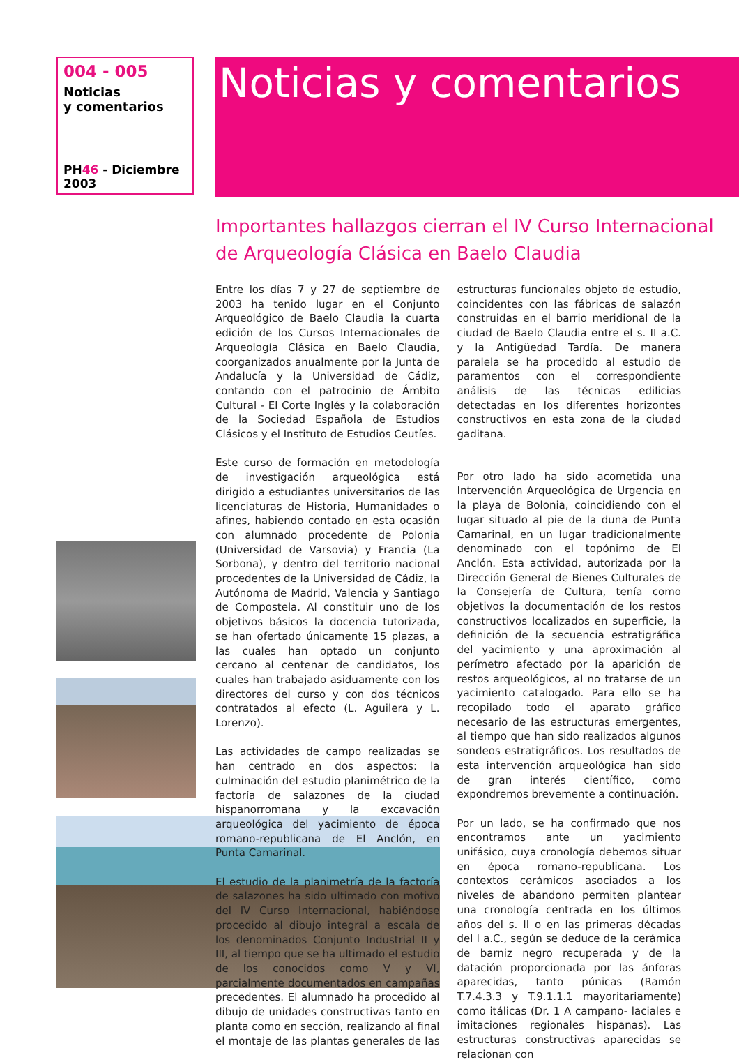004 - 005
Noticias
y comentarios
PH46 - Diciembre 2003
Noticias y comentarios
Importantes hallazgos cierran el IV Curso Internacional de Arqueología Clásica en Baelo Claudia
Entre los días 7 y 27 de septiembre de 2003 ha tenido lugar en el Conjunto Arqueológico de Baelo Claudia la cuarta edición de los Cursos Internacionales de Arqueología Clásica en Baelo Claudia, coorganizados anualmente por la Junta de Andalucía y la Universidad de Cádiz, contando con el patrocinio de Ámbito Cultural - El Corte Inglés y la colaboración de la Sociedad Española de Estudios Clásicos y el Instituto de Estudios Ceutíes.
Este curso de formación en metodología de investigación arqueológica está dirigido a estudiantes universitarios de las licenciaturas de Historia, Humanidades o afines, habiendo contado en esta ocasión con alumnado procedente de Polonia (Universidad de Varsovia) y Francia (La Sorbona), y dentro del territorio nacional procedentes de la Universidad de Cádiz, la Autónoma de Madrid, Valencia y Santiago de Compostela. Al constituir uno de los objetivos básicos la docencia tutorizada, se han ofertado únicamente 15 plazas, a las cuales han optado un conjunto cercano al centenar de candidatos, los cuales han trabajado asiduamente con los directores del curso y con dos técnicos contratados al efecto (L. Aguilera y L. Lorenzo).
Las actividades de campo realizadas se han centrado en dos aspectos: la culminación del estudio planimétrico de la factoría de salazones de la ciudad hispanorromana y la excavación arqueológica del yacimiento de época romano-republicana de El Anclón, en Punta Camarinal.
El estudio de la planimetría de la factoría de salazones ha sido ultimado con motivo del IV Curso Internacional, habiéndose procedido al dibujo integral a escala de los denominados Conjunto Industrial II y III, al tiempo que se ha ultimado el estudio de los conocidos como V y VI, parcialmente documentados en campañas precedentes. El alumnado ha procedido al dibujo de unidades constructivas tanto en planta como en sección, realizando al final el montaje de las plantas generales de las estructuras funcionales objeto de estudio, coincidentes con las fábricas de salazón construidas en el barrio meridional de la ciudad de Baelo Claudia entre el s. II a.C. y la Antigüedad Tardía. De manera paralela se ha procedido al estudio de paramentos con el correspondiente análisis de las técnicas edilicias detectadas en los diferentes horizontes constructivos en esta zona de la ciudad gaditana.
Por otro lado ha sido acometida una Intervención Arqueológica de Urgencia en la playa de Bolonia, coincidiendo con el lugar situado al pie de la duna de Punta Camarinal, en un lugar tradicionalmente denominado con el topónimo de El Anclón. Esta actividad, autorizada por la Dirección General de Bienes Culturales de la Consejería de Cultura, tenía como objetivos la documentación de los restos constructivos localizados en superficie, la definición de la secuencia estratigráfica del yacimiento y una aproximación al perímetro afectado por la aparición de restos arqueológicos, al no tratarse de un yacimiento catalogado. Para ello se ha recopilado todo el aparato gráfico necesario de las estructuras emergentes, al tiempo que han sido realizados algunos sondeos estratigráficos. Los resultados de esta intervención arqueológica han sido de gran interés científico, como expondremos brevemente a continuación.
Por un lado, se ha confirmado que nos encontramos ante un yacimiento unifásico, cuya cronología debemos situar en época romano-republicana. Los contextos cerámicos asociados a los niveles de abandono permiten plantear una cronología centrada en los últimos años del s. II o en las primeras décadas del I a.C., según se deduce de la cerámica de barniz negro recuperada y de la datación proporcionada por las ánforas aparecidas, tanto púnicas (Ramón T.7.4.3.3 y T.9.1.1.1 mayoritariamente) como itálicas (Dr. 1 A campano- laciales e imitaciones regionales hispanas). Las estructuras constructivas aparecidas se relacionan con